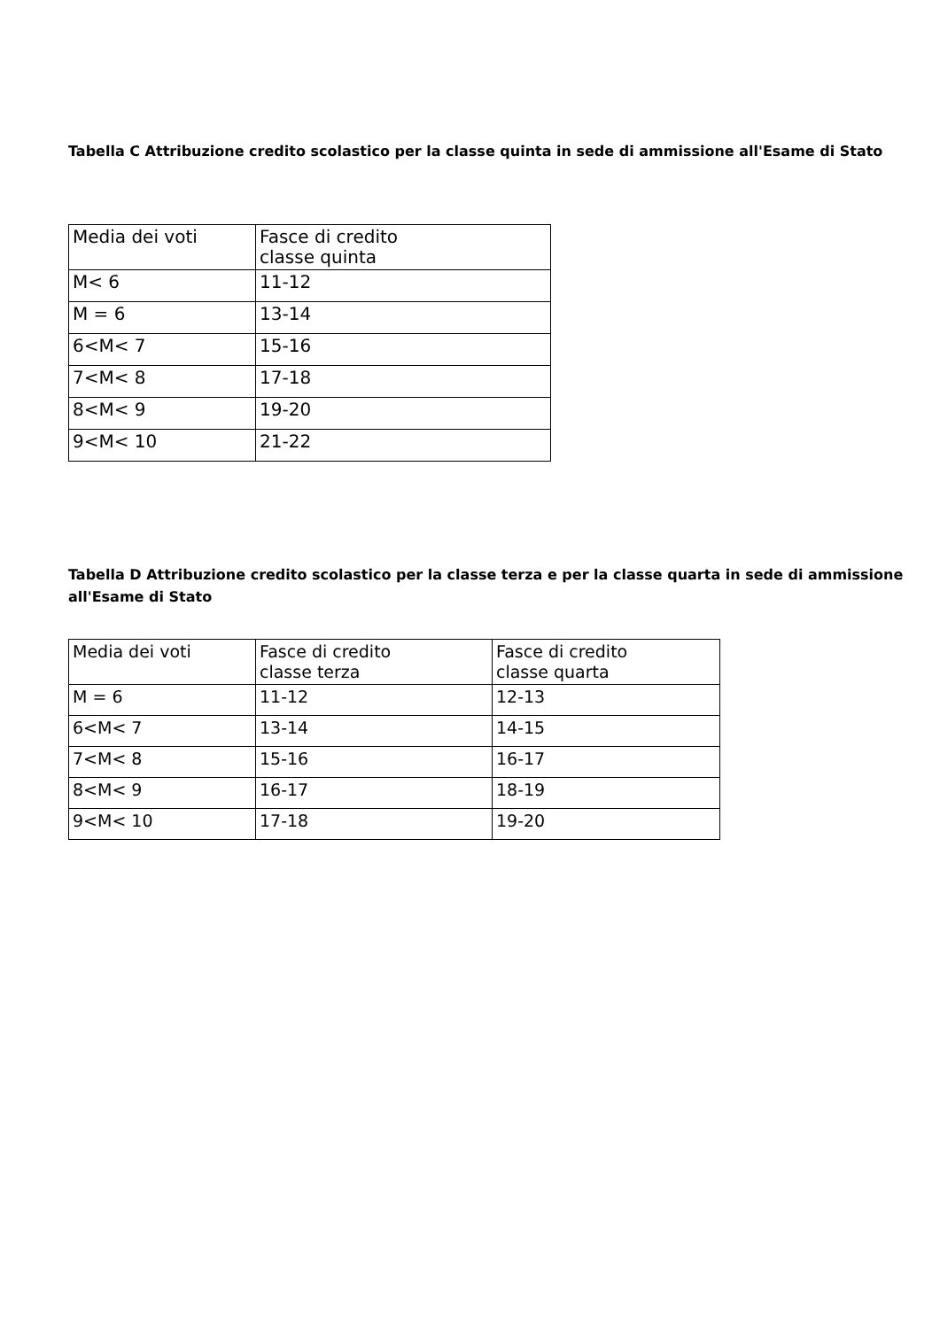Tabella C Attribuzione credito scolastico per la classe quinta in sede di ammissione all'Esame di Stato
| Media dei voti | Fasce di credito classe quinta |
| M< 6 | 11-12 |
| M = 6 | 13-14 |
| 6<M< 7 | 15-16 |
| 7<M< 8 | 17-18 |
| 8<M< 9 | 19-20 |
| 9<M< 10 | 21-22 |
Tabella D Attribuzione credito scolastico per la classe terza e per la classe quarta in sede di ammissione all'Esame di Stato
| Media dei voti | Fasce di credito classe terza | Fasce di credito classe quarta |
| M = 6 | 11-12 | 12-13 |
| 6<M< 7 | 13-14 | 14-15 |
| 7<M< 8 | 15-16 | 16-17 |
| 8<M< 9 | 16-17 | 18-19 |
| 9<M< 10 | 17-18 | 19-20 |